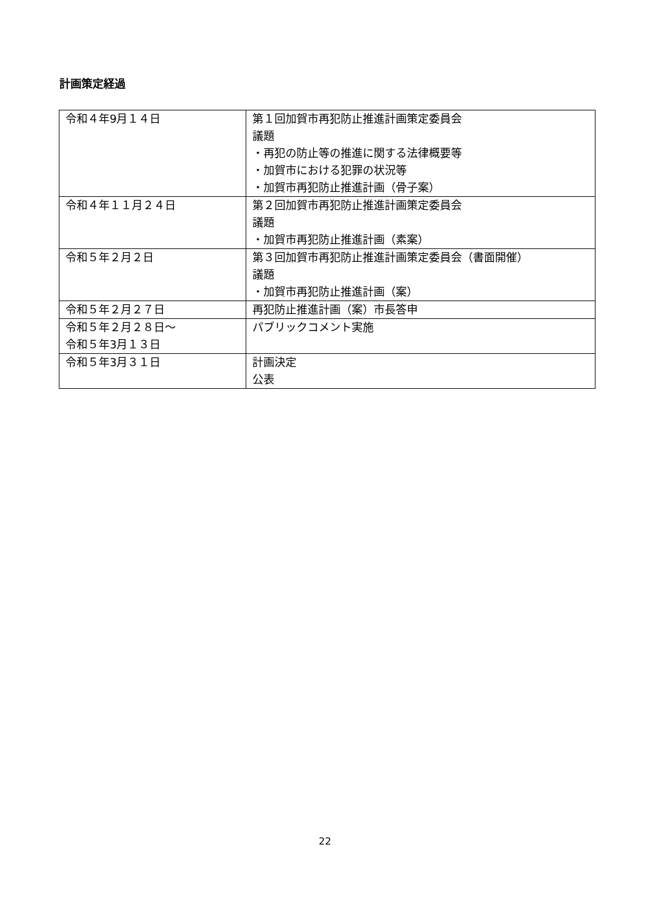計画策定経過
| 令和４年9月１４日 | 第１回加賀市再犯防止推進計画策定委員会 議題 ・再犯の防止等の推進に関する法律概要等 ・加賀市における犯罪の状況等 ・加賀市再犯防止推進計画（骨子案） |
| 令和４年１１月２４日 | 第２回加賀市再犯防止推進計画策定委員会 議題 ・加賀市再犯防止推進計画（素案） |
| 令和５年２月２日 | 第３回加賀市再犯防止推進計画策定委員会（書面開催） 議題 ・加賀市再犯防止推進計画（案） |
| 令和５年２月２７日 | 再犯防止推進計画（案）市長答申 |
| 令和５年２月２８日～ 令和５年3月１３日 | パブリックコメント実施 |
| 令和５年3月３１日 | 計画決定 公表 |
22